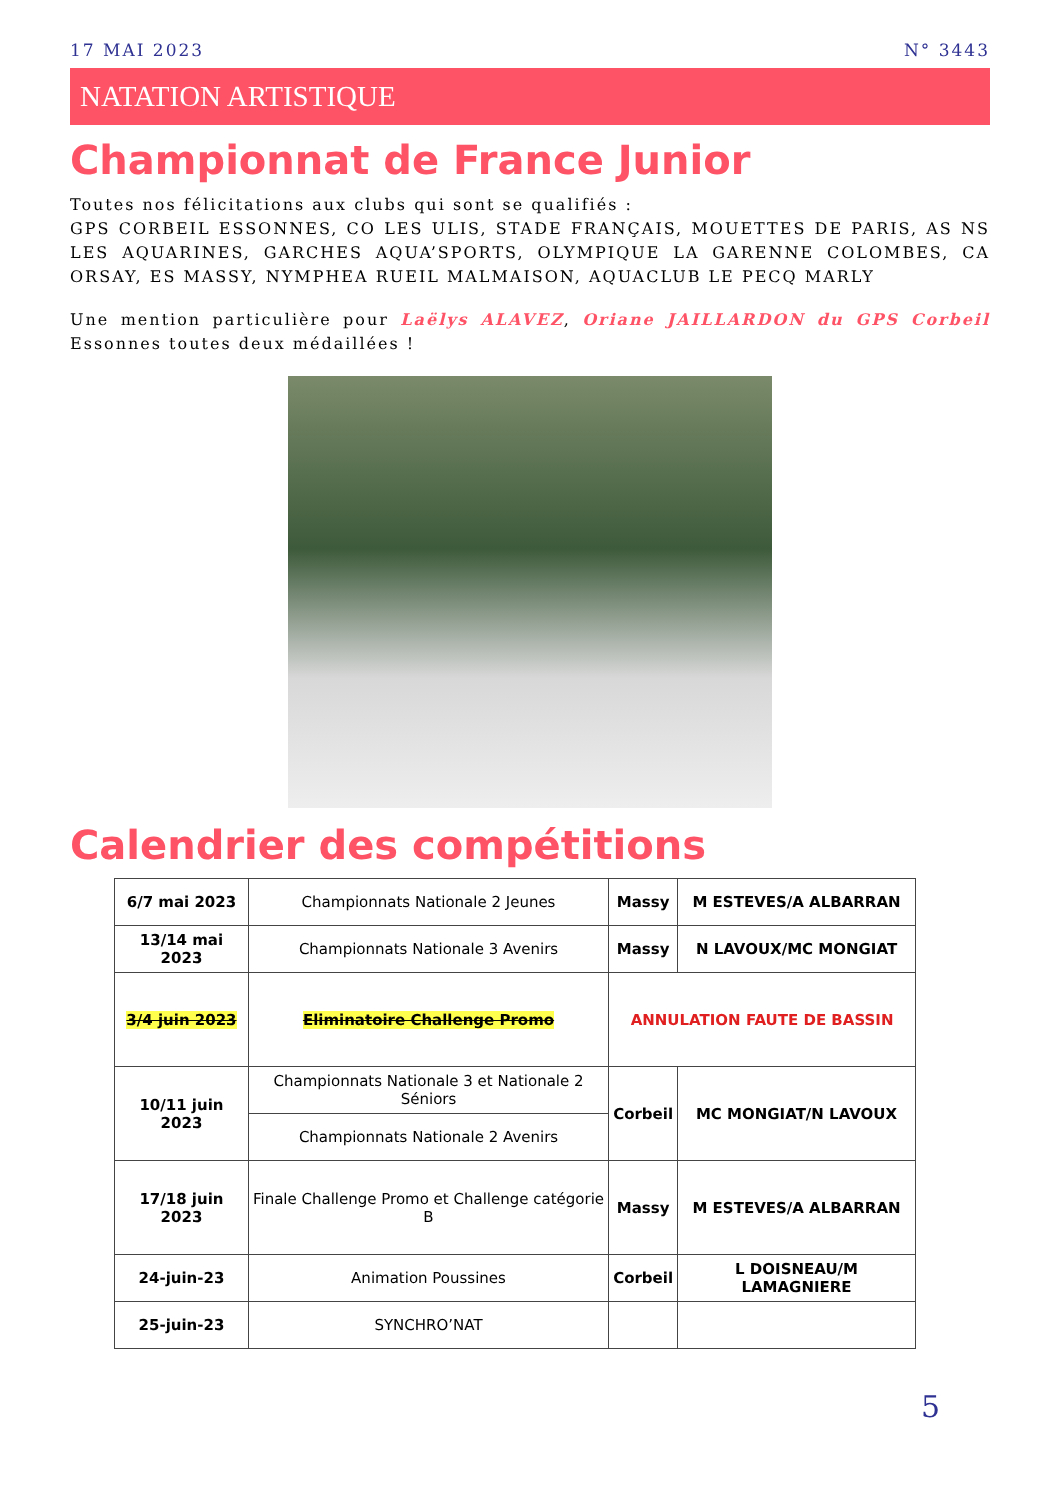17 MAI 2023 N° 3443
NATATION ARTISTIQUE
Championnat de France Junior
Toutes nos félicitations aux clubs qui sont se qualifiés :
GPS CORBEIL ESSONNES, CO LES ULIS, STADE FRANÇAIS, MOUETTES DE PARIS, AS NS LES AQUARINES, GARCHES AQUA’SPORTS, OLYMPIQUE LA GARENNE COLOMBES, CA ORSAY, ES MASSY, NYMPHEA RUEIL MALMAISON, AQUACLUB LE PECQ MARLY
Une mention particulière pour Laëlys ALAVEZ, Oriane JAILLARDON du GPS Corbeil Essonnes toutes deux médaillées !
Calendrier des compétitions
| 6/7 mai 2023 | Championnats Nationale 2 Jeunes | Massy | M ESTEVES/A ALBARRAN |
| 13/14 mai 2023 | Championnats Nationale 3 Avenirs | Massy | N LAVOUX/MC MONGIAT |
| 3/4 juin 2023 | Eliminatoire Challenge Promo | ANNULATION FAUTE DE BASSIN | |
| 10/11 juin 2023 | Championnats Nationale 3 et Nationale 2 Séniors | Corbeil | MC MONGIAT/N LAVOUX |
| | Championnats Nationale 2 Avenirs | | |
| 17/18 juin 2023 | Finale Challenge Promo et Challenge catégorie B | Massy | M ESTEVES/A ALBARRAN |
| 24-juin-23 | Animation Poussines | Corbeil | L DOISNEAU/M LAMAGNIERE |
| 25-juin-23 | SYNCHRO’NAT | | |
5